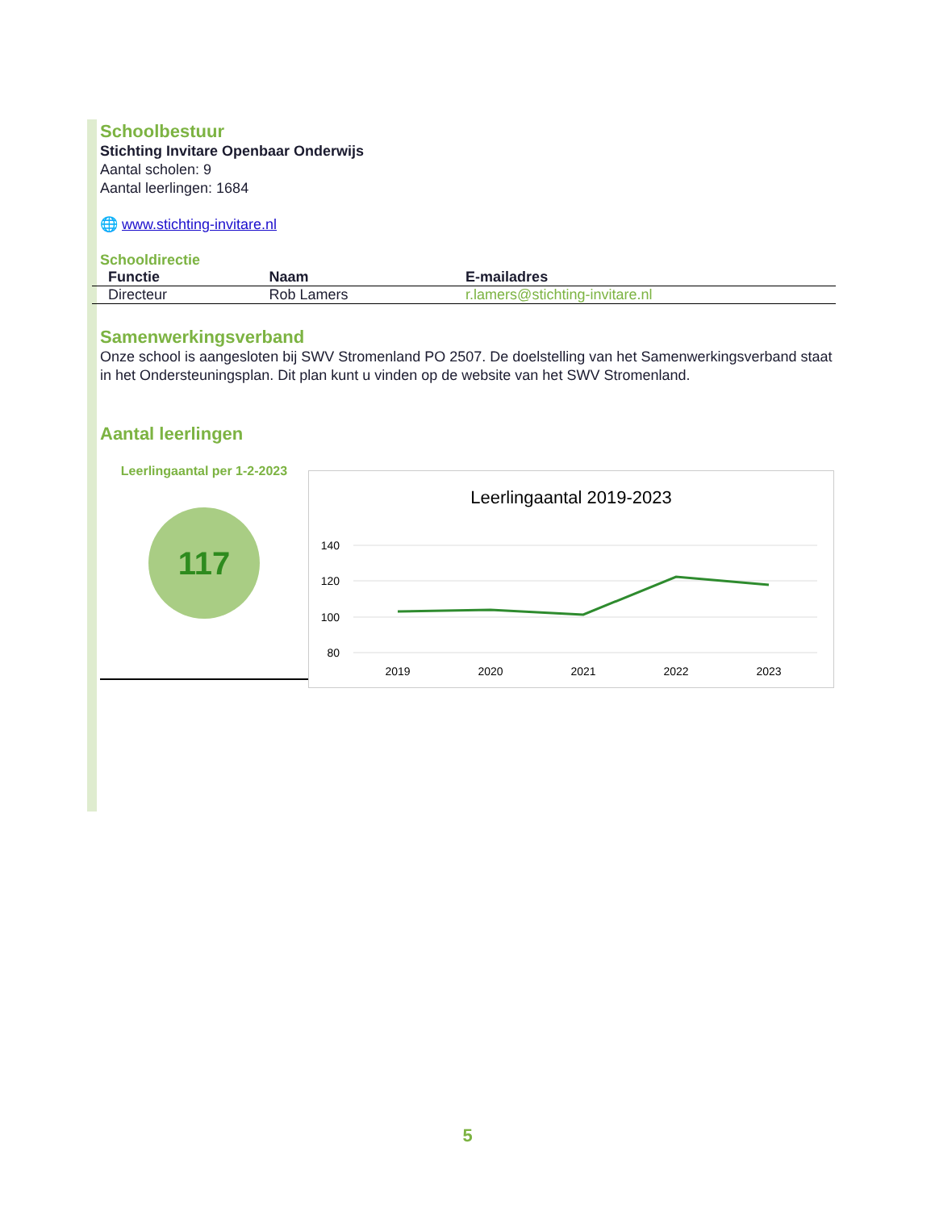Schoolbestuur
Stichting Invitare Openbaar Onderwijs
Aantal scholen: 9
Aantal leerlingen: 1684
🌐 www.stichting-invitare.nl
Schooldirectie
| Functie | Naam | E-mailadres |
| --- | --- | --- |
| Directeur | Rob Lamers | r.lamers@stichting-invitare.nl |
Samenwerkingsverband
Onze school is aangesloten bij SWV Stromenland PO 2507. De doelstelling van het Samenwerkingsverband staat in het Ondersteuningsplan. Dit plan kunt u vinden op de website van het SWV Stromenland.
Aantal leerlingen
Leerlingaantal per 1-2-2023
117
Leerlingaantal 2019-2023
140
120
100
80
2019
2020
2021
2022
2023
5